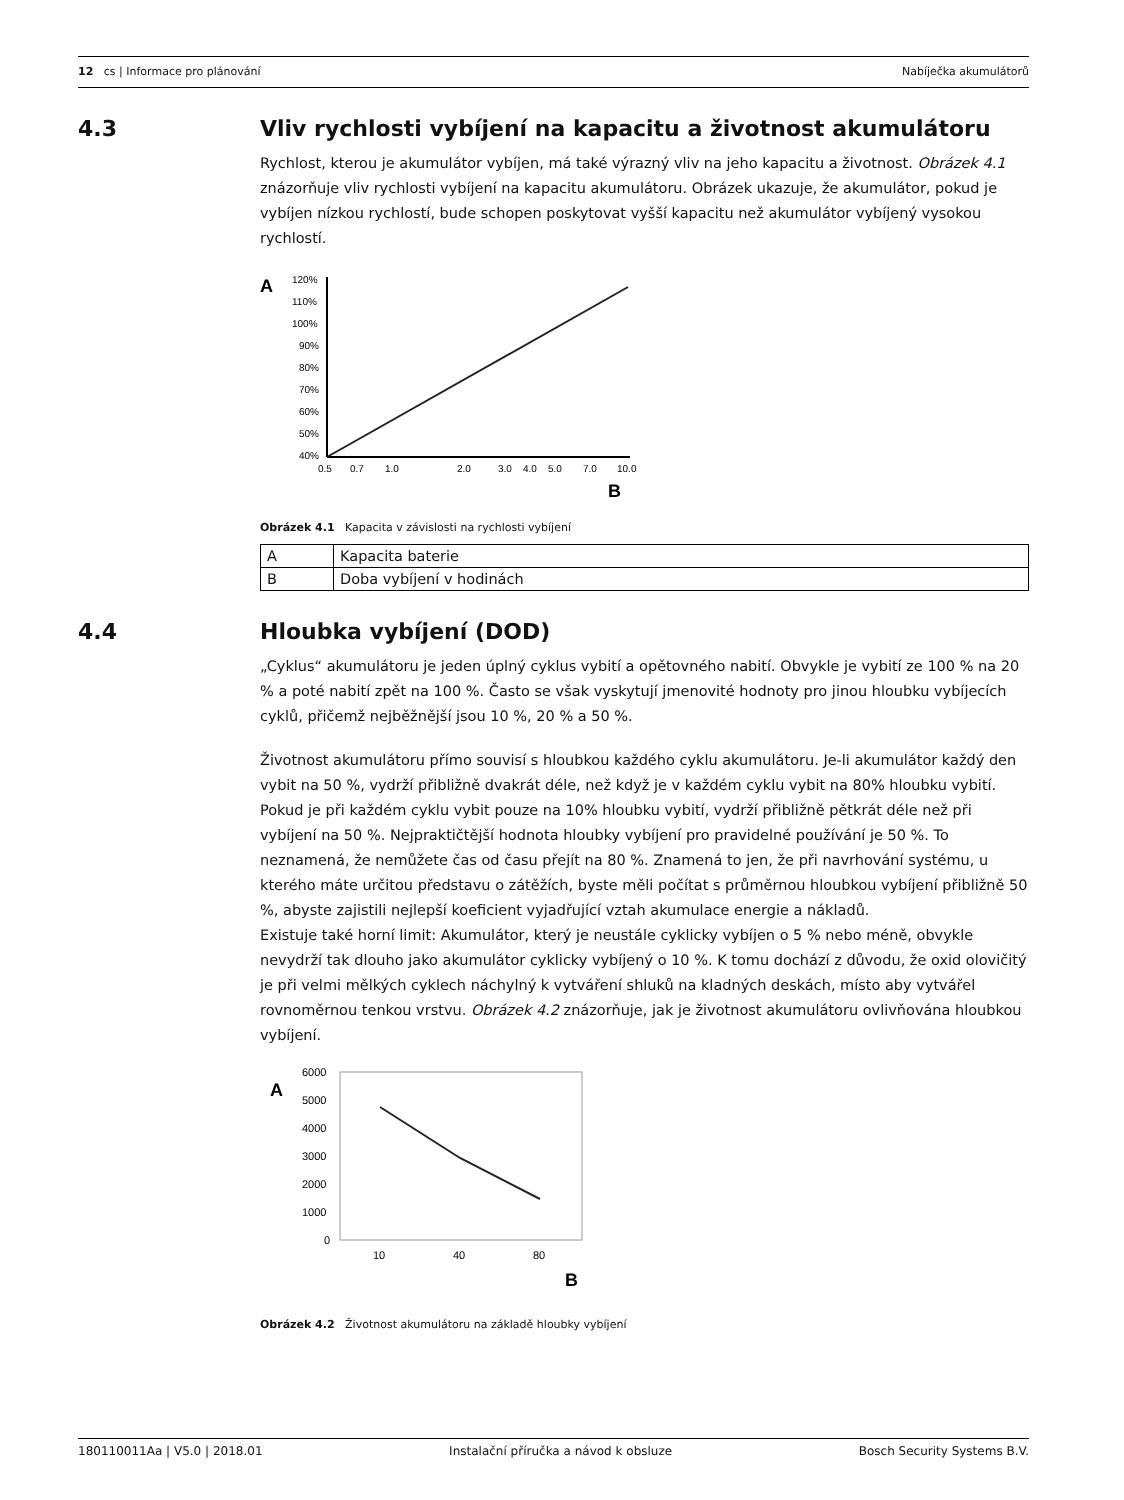12 cs | Informace pro plánování Nabíječka akumulátorů
4.3 Vliv rychlosti vybíjení na kapacitu a životnost akumulátoru
Rychlost, kterou je akumulátor vybíjen, má také výrazný vliv na jeho kapacitu a životnost. Obrázek 4.1 znázorňuje vliv rychlosti vybíjení na kapacitu akumulátoru. Obrázek ukazuje, že akumulátor, pokud je vybíjen nízkou rychlostí, bude schopen poskytovat vyšší kapacitu než akumulátor vybíjený vysokou rychlostí.
A
120%
110%
100%
90%
80%
70%
60%
50%
40%
0.5
0.7
1.0
2.0
3.0
4.0
5.0
7.0
10.0
B
Obrázek 4.1 Kapacita v závislosti na rychlosti vybíjení
| A | Kapacita baterie |
| B | Doba vybíjení v hodinách |
4.4 Hloubka vybíjení (DOD)
„Cyklus“ akumulátoru je jeden úplný cyklus vybití a opětovného nabití. Obvykle je vybití ze 100 % na 20 % a poté nabití zpět na 100 %. Často se však vyskytují jmenovité hodnoty pro jinou hloubku vybíjecích cyklů, přičemž nejběžnější jsou 10 %, 20 % a 50 %.
Životnost akumulátoru přímo souvisí s hloubkou každého cyklu akumulátoru. Je-li akumulátor každý den vybit na 50 %, vydrží přibližně dvakrát déle, než když je v každém cyklu vybit na 80% hloubku vybití. Pokud je při každém cyklu vybit pouze na 10% hloubku vybití, vydrží přibližně pětkrát déle než při vybíjení na 50 %. Nejpraktičtější hodnota hloubky vybíjení pro pravidelné používání je 50 %. To neznamená, že nemůžete čas od času přejít na 80 %. Znamená to jen, že při navrhování systému, u kterého máte určitou představu o zátěžích, byste měli počítat s průměrnou hloubkou vybíjení přibližně 50 %, abyste zajistili nejlepší koeficient vyjadřující vztah akumulace energie a nákladů.
Existuje také horní limit: Akumulátor, který je neustále cyklicky vybíjen o 5 % nebo méně, obvykle nevydrží tak dlouho jako akumulátor cyklicky vybíjený o 10 %. K tomu dochází z důvodu, že oxid olovičitý je při velmi mělkých cyklech náchylný k vytváření shluků na kladných deskách, místo aby vytvářel rovnoměrnou tenkou vrstvu. Obrázek 4.2 znázorňuje, jak je životnost akumulátoru ovlivňována hloubkou vybíjení.
A
6000
5000
4000
3000
2000
1000
0
10
40
80
B
Obrázek 4.2 Životnost akumulátoru na základě hloubky vybíjení
180110011Aa | V5.0 | 2018.01 Instalační příručka a návod k obsluze Bosch Security Systems B.V.